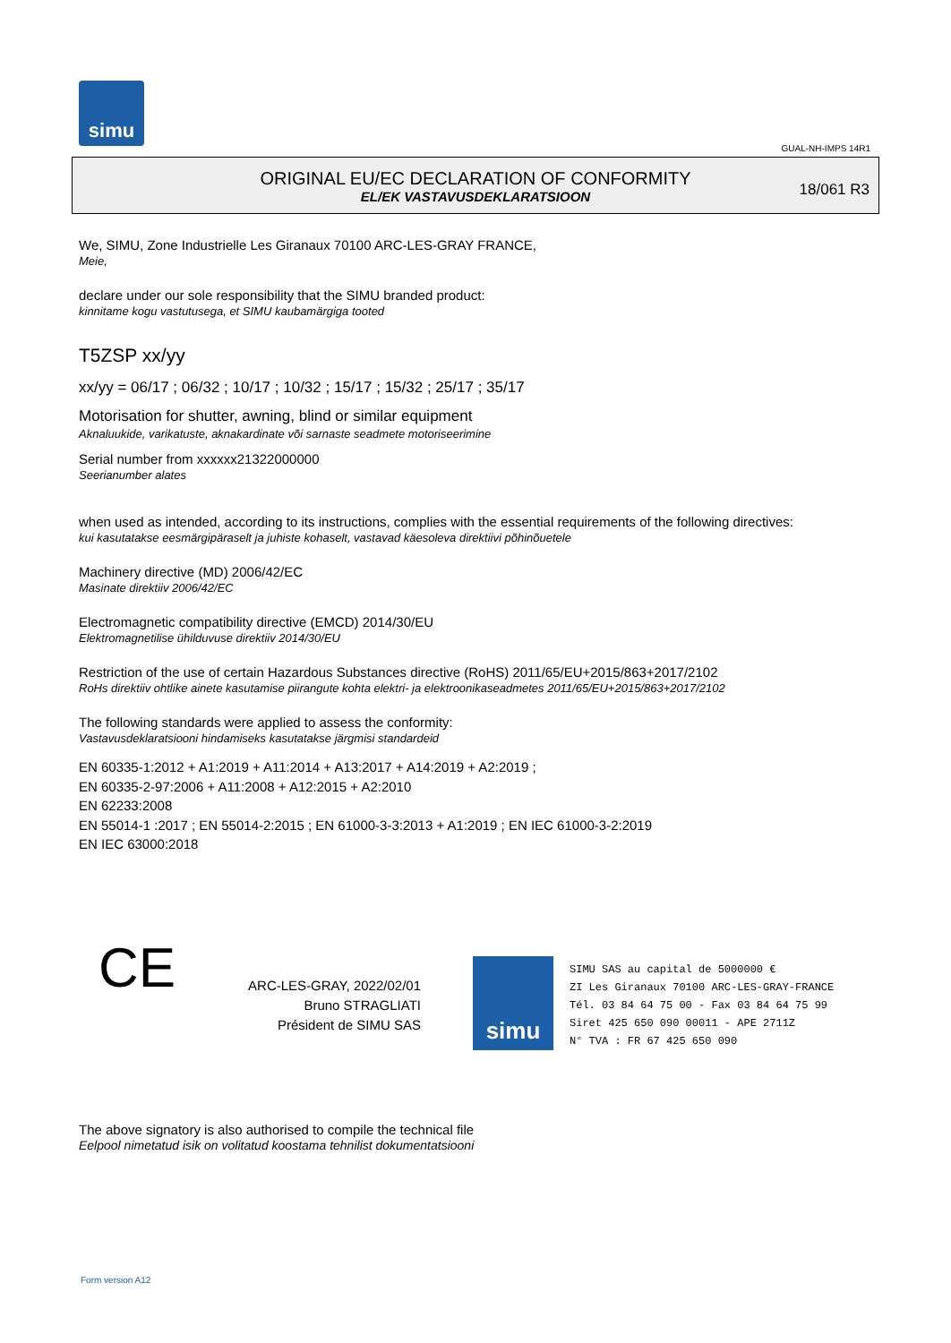simu
GUAL-NH-IMPS 14R1
ORIGINAL EU/EC DECLARATION OF CONFORMITY
EL/EK VASTAVUSDEKLARATSIOON
18/061 R3
We, SIMU, Zone Industrielle Les Giranaux 70100 ARC-LES-GRAY FRANCE,
Meie,
declare under our sole responsibility that the SIMU branded product:
kinnitame kogu vastutusega, et SIMU kaubamärgiga tooted
T5ZSP xx/yy
xx/yy = 06/17 ; 06/32 ; 10/17 ; 10/32 ; 15/17 ; 15/32 ; 25/17 ; 35/17
Motorisation for shutter, awning, blind or similar equipment
Aknaluukide, varikatuste, aknakardinate või sarnaste seadmete motoriseerimine
Serial number from xxxxxx21322000000
Seerianumber alates
when used as intended, according to its instructions, complies with the essential requirements of the following directives:
kui kasutatakse eesmärgipäraselt ja juhiste kohaselt, vastavad käesoleva direktiivi põhinõuetele
Machinery directive (MD) 2006/42/EC
Masinate direktiiv 2006/42/EC
Electromagnetic compatibility directive (EMCD) 2014/30/EU
Elektromagnetilise ühilduvuse direktiiv 2014/30/EU
Restriction of the use of certain Hazardous Substances directive (RoHS) 2011/65/EU+2015/863+2017/2102
RoHs direktiiv ohtlike ainete kasutamise piirangute kohta elektri- ja elektroonikaseadmetes 2011/65/EU+2015/863+2017/2102
The following standards were applied to assess the conformity:
Vastavusdeklaratsiooni hindamiseks kasutatakse järgmisi standardeid
EN 60335‑1:2012 + A1:2019 + A11:2014 + A13:2017 + A14:2019 + A2:2019 ;
EN 60335‑2‑97:2006 + A11:2008 + A12:2015 + A2:2010
EN 62233:2008
EN 55014‑1 :2017 ; EN 55014‑2:2015 ; EN 61000‑3‑3:2013 + A1:2019 ; EN IEC 61000‑3‑2:2019
EN IEC 63000:2018
CE
ARC-LES-GRAY, 2022/02/01
Bruno STRAGLIATI
Président de SIMU SAS
simu
SIMU SAS au capital de 5000000 €
ZI Les Giranaux 70100 ARC-LES-GRAY-FRANCE
Tél. 03 84 64 75 00 - Fax 03 84 64 75 99
Siret 425 650 090 00011 - APE 2711Z
N° TVA : FR 67 425 650 090
The above signatory is also authorised to compile the technical file
Eelpool nimetatud isik on volitatud koostama tehnilist dokumentatsiooni
Form version A12